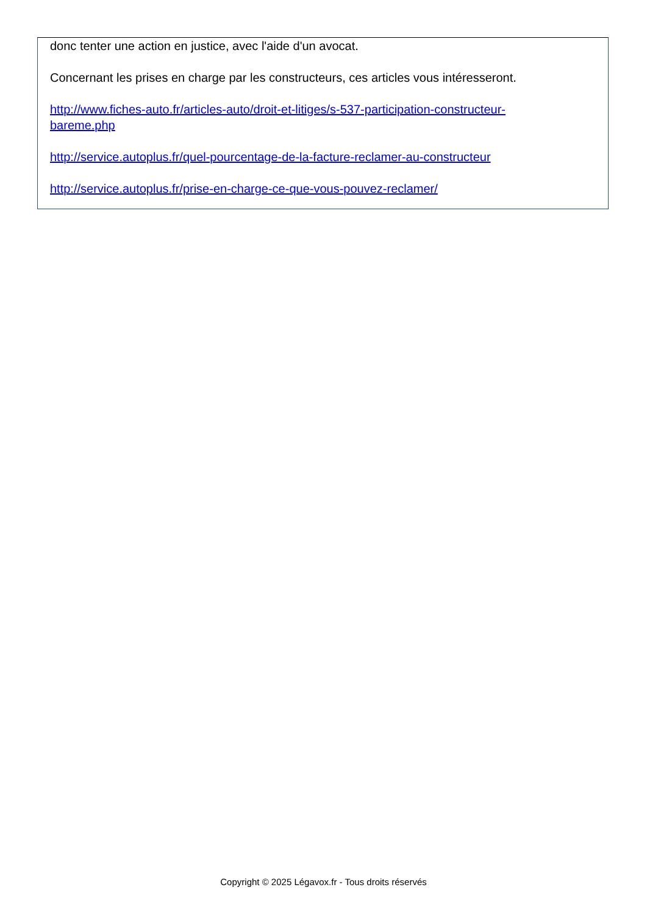donc tenter une action en justice, avec l'aide d'un avocat.
Concernant les prises en charge par les constructeurs, ces articles vous intéresseront.
http://www.fiches-auto.fr/articles-auto/droit-et-litiges/s-537-participation-constructeur-
bareme.php
http://service.autoplus.fr/quel-pourcentage-de-la-facture-reclamer-au-constructeur
http://service.autoplus.fr/prise-en-charge-ce-que-vous-pouvez-reclamer/
Copyright © 2025 Légavox.fr - Tous droits réservés